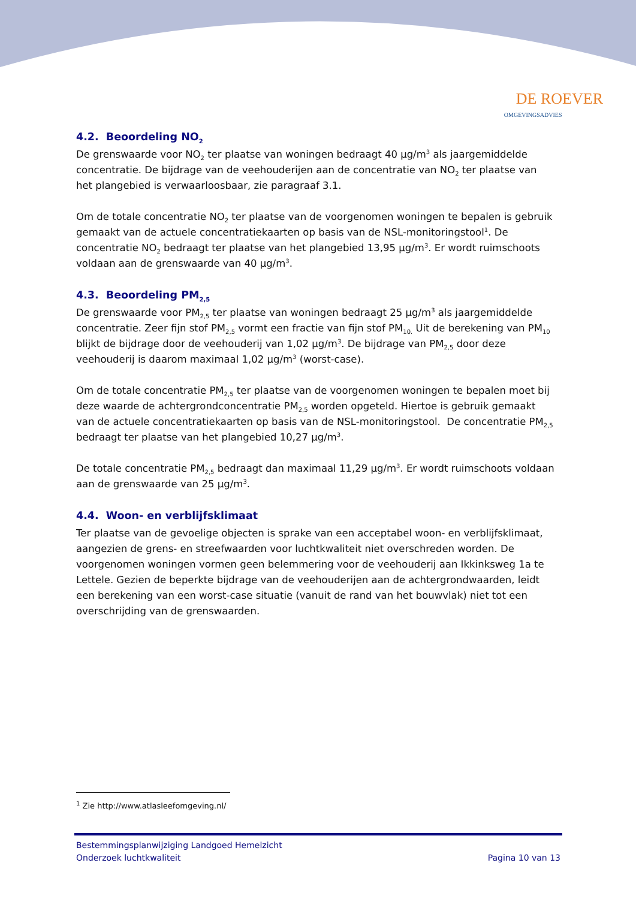DE ROEVER
OMGEVINGSADVIES
4.2. Beoordeling NO<sub>2</sub>
De grenswaarde voor NO<sub>2</sub> ter plaatse van woningen bedraagt 40 µg/m<sup>3</sup> als jaargemiddelde concentratie. De bijdrage van de veehouderijen aan de concentratie van NO<sub>2</sub> ter plaatse van het plangebied is verwaarloosbaar, zie paragraaf 3.1.
Om de totale concentratie NO<sub>2</sub> ter plaatse van de voorgenomen woningen te bepalen is gebruik gemaakt van de actuele concentratiekaarten op basis van de NSL-monitoringstool<sup>1</sup>. De concentratie NO<sub>2</sub> bedraagt ter plaatse van het plangebied 13,95 µg/m<sup>3</sup>. Er wordt ruimschoots voldaan aan de grenswaarde van 40 µg/m<sup>3</sup>.
4.3. Beoordeling PM<sub>2,5</sub>
De grenswaarde voor PM<sub>2,5</sub> ter plaatse van woningen bedraagt 25 µg/m<sup>3</sup> als jaargemiddelde concentratie. Zeer fijn stof PM<sub>2,5</sub> vormt een fractie van fijn stof PM<sub>10.</sub> Uit de berekening van PM<sub>10</sub> blijkt de bijdrage door de veehouderij van 1,02 µg/m<sup>3</sup>. De bijdrage van PM<sub>2,5</sub> door deze veehouderij is daarom maximaal 1,02 µg/m<sup>3</sup> (worst-case).
Om de totale concentratie PM<sub>2,5</sub> ter plaatse van de voorgenomen woningen te bepalen moet bij deze waarde de achtergrondconcentratie PM<sub>2,5</sub> worden opgeteld. Hiertoe is gebruik gemaakt van de actuele concentratiekaarten op basis van de NSL-monitoringstool. De concentratie PM<sub>2,5</sub> bedraagt ter plaatse van het plangebied 10,27 µg/m<sup>3</sup>.
De totale concentratie PM<sub>2,5</sub> bedraagt dan maximaal 11,29 µg/m<sup>3</sup>. Er wordt ruimschoots voldaan aan de grenswaarde van 25 µg/m<sup>3</sup>.
4.4. Woon- en verblijfsklimaat
Ter plaatse van de gevoelige objecten is sprake van een acceptabel woon- en verblijfsklimaat, aangezien de grens- en streefwaarden voor luchtkwaliteit niet overschreden worden. De voorgenomen woningen vormen geen belemmering voor de veehouderij aan Ikkinksweg 1a te Lettele. Gezien de beperkte bijdrage van de veehouderijen aan de achtergrondwaarden, leidt een berekening van een worst-case situatie (vanuit de rand van het bouwvlak) niet tot een overschrijding van de grenswaarden.
<sup>1</sup> Zie http://www.atlasleefomgeving.nl/
Bestemmingsplanwijziging Landgoed Hemelzicht
Onderzoek luchtkwaliteit Pagina 10 van 13